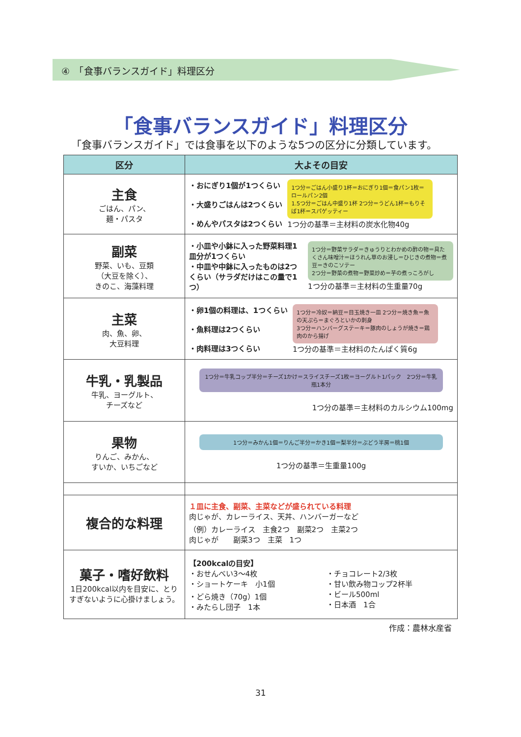④　「食事バランスガイド」料理区分
「食事バランスガイド」料理区分
「食事バランスガイド」では食事を以下のような5つの区分に分類しています。
| 区分 | 大よその目安 |
| --- | --- |
| 主食 ごはん、パン、 麺・パスタ | ・おにぎり1個が1つくらい ・大盛りごはんは2つくらい ・めんやパスタは2つくらい 1つ分＝ごはん小盛り1杯＝おにぎり1個＝食パン1枚＝ロールパン2個 1.5つ分＝ごはん中盛り1杯 2つ分＝うどん1杯＝もりそば1杯＝スパゲッティー 1つ分の基準＝主材料の炭水化物40g |
| 副菜 野菜、いも、豆類 （大豆を除く）、 きのこ、海藻料理 | ・小皿や小鉢に入った野菜料理1皿分が1つくらい ・中皿や中鉢に入ったものは2つくらい（サラダだけはこの量で1つ） 1つ分＝野菜サラダ＝きゅうりとわかめの酢の物＝具たくさん味噌汁＝ほうれん草のお浸し＝ひじきの煮物＝煮豆＝きのこソテー 2つ分＝野菜の煮物＝野菜炒め＝芋の煮っころがし 1つ分の基準＝主材料の生重量70g |
| 主菜 肉、魚、卵、 大豆料理 | ・卵1個の料理は、1つくらい ・魚料理は2つくらい ・肉料理は3つくらい 1つ分＝冷奴＝納豆＝目玉焼き一皿 2つ分＝焼き魚＝魚の天ぷら＝まぐろといかの刺身 3つ分＝ハンバーグステーキ＝豚肉のしょうが焼き＝鶏肉のから揚げ 1つ分の基準＝主材料のたんぱく質6g |
| 牛乳・乳製品 牛乳、ヨーグルト、 チーズなど | 1つ分＝牛乳コップ半分＝チーズ1かけ＝スライスチーズ1枚＝ヨーグルト1パック 2つ分＝牛乳瓶1本分 1つ分の基準＝主材料のカルシウム100mg |
| 果物 りんご、みかん、 すいか、いちごなど | 1つ分＝みかん1個＝りんご半分＝かき1個＝梨半分＝ぶどう半房＝桃1個 1つ分の基準＝生重量100g |
| 複合的な料理 | １皿に主食、副菜、主菜などが盛られている料理 肉じゃが、カレーライス、天丼、ハンバーガーなど （例）カレーライス 主食2つ 副菜2つ 主菜2つ 肉じゃが 副菜3つ 主菜 1つ |
| 菓子・嗜好飲料 1日200kcal以内を目安に、とりすぎないように心掛けましょう。 | 【200kcalの目安】 ・おせんべい3～4枚 ・ショートケーキ 小1個 ・どら焼き（70g）1個 ・みたらし団子 1本 ・チョコレート2/3枚 ・甘い飲み物コップ2杯半 ・ビール500ml ・日本酒 1合 |
作成：農林水産省
31